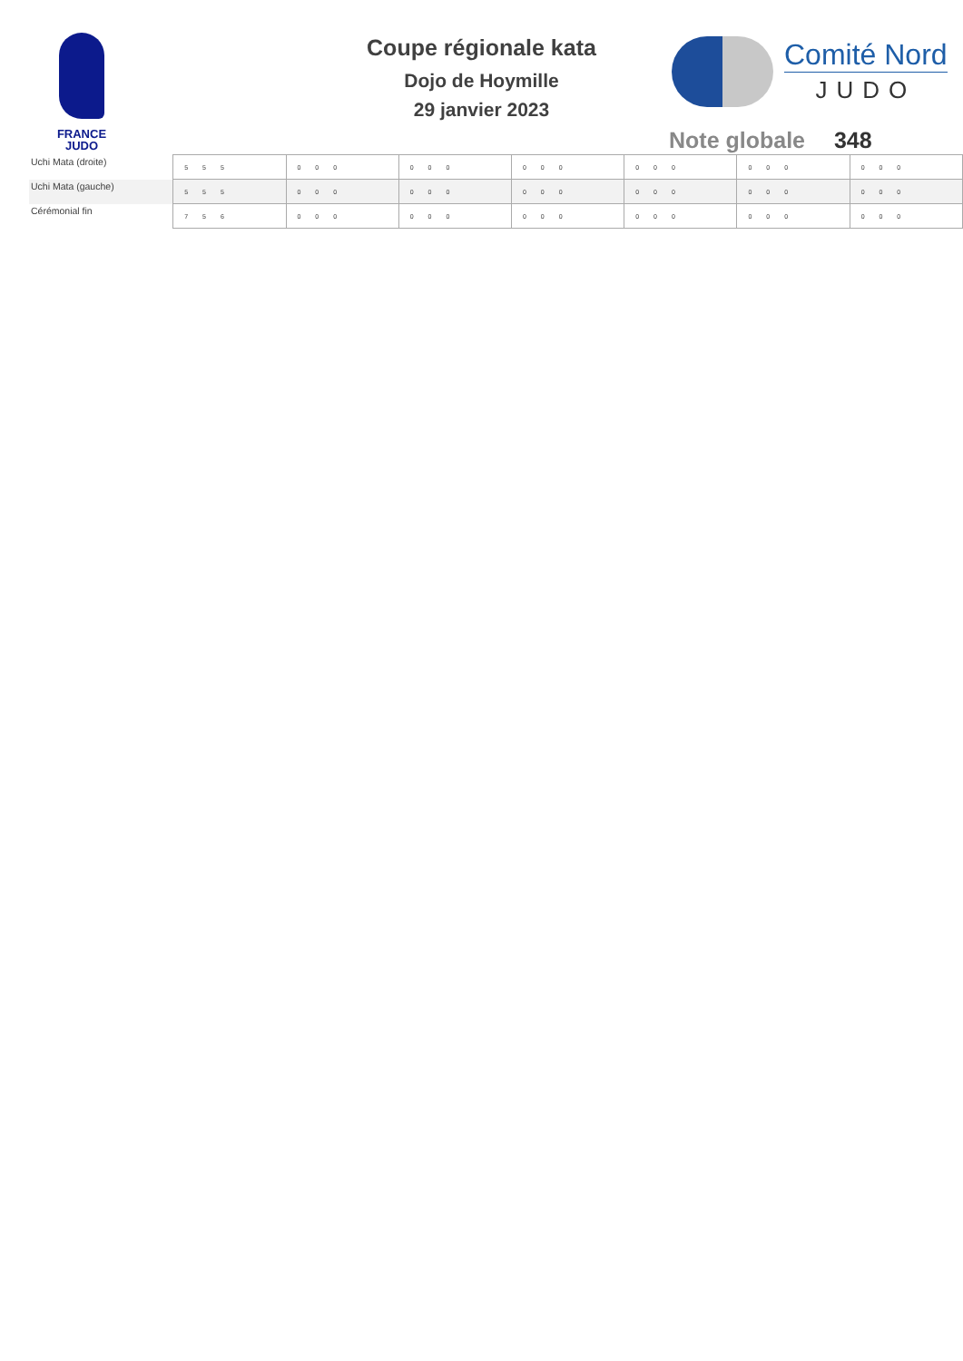FRANCE
JUDO
Coupe régionale kata
Dojo de Hoymille
29 janvier 2023
Comité Nord
JUDO
Note globale 348
| Uchi Mata (droite) | 5 5 5 | 0 0 0 | 0 0 0 | 0 0 0 | 0 0 0 | 0 0 0 | 0 0 0 |
| Uchi Mata (gauche) | 5 5 5 | 0 0 0 | 0 0 0 | 0 0 0 | 0 0 0 | 0 0 0 | 0 0 0 |
| Cérémonial fin | 7 5 6 | 0 0 0 | 0 0 0 | 0 0 0 | 0 0 0 | 0 0 0 | 0 0 0 |